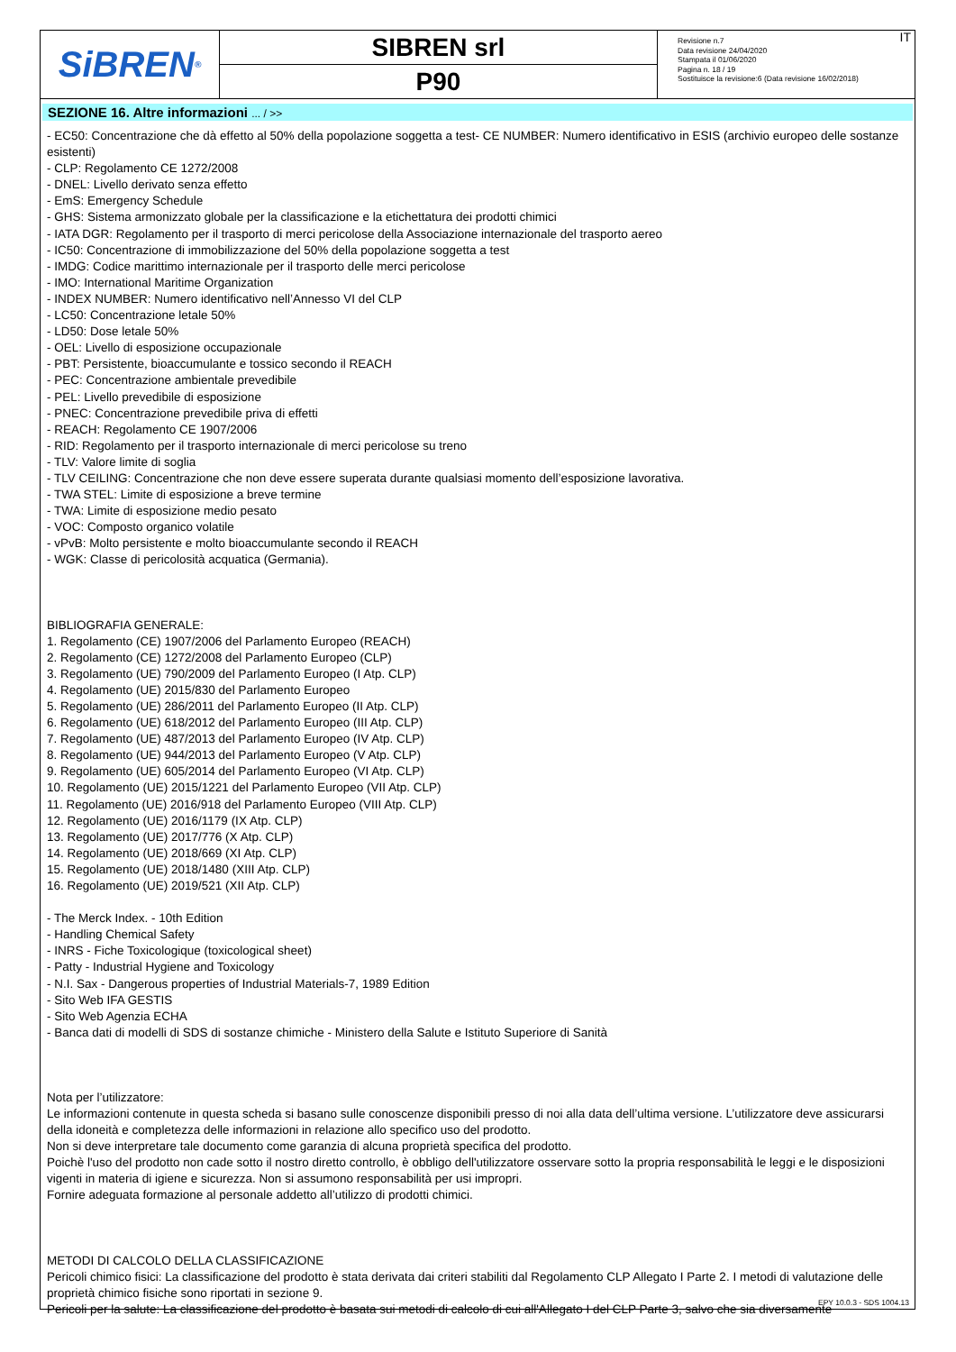SiBREN<sup>®</sup>
SIBREN srl
P90
Revisione n.7
Data revisione 24/04/2020
Stampata il 01/06/2020
Pagina n. 18 / 19
Sostituisce la revisione:6 (Data revisione 16/02/2018)
IT
SEZIONE 16. Altre informazioni ... / >>
- EC50: Concentrazione che dà effetto al 50% della popolazione soggetta a test- CE NUMBER: Numero identificativo in ESIS (archivio europeo delle sostanze esistenti)
- CLP: Regolamento CE 1272/2008
- DNEL: Livello derivato senza effetto
- EmS: Emergency Schedule
- GHS: Sistema armonizzato globale per la classificazione e la etichettatura dei prodotti chimici
- IATA DGR: Regolamento per il trasporto di merci pericolose della Associazione internazionale del trasporto aereo
- IC50: Concentrazione di immobilizzazione del 50% della popolazione soggetta a test
- IMDG: Codice marittimo internazionale per il trasporto delle merci pericolose
- IMO: International Maritime Organization
- INDEX NUMBER: Numero identificativo nell’Annesso VI del CLP
- LC50: Concentrazione letale 50%
- LD50: Dose letale 50%
- OEL: Livello di esposizione occupazionale
- PBT: Persistente, bioaccumulante e tossico secondo il REACH
- PEC: Concentrazione ambientale prevedibile
- PEL: Livello prevedibile di esposizione
- PNEC: Concentrazione prevedibile priva di effetti
- REACH: Regolamento CE 1907/2006
- RID: Regolamento per il trasporto internazionale di merci pericolose su treno
- TLV: Valore limite di soglia
- TLV CEILING: Concentrazione che non deve essere superata durante qualsiasi momento dell’esposizione lavorativa.
- TWA STEL: Limite di esposizione a breve termine
- TWA: Limite di esposizione medio pesato
- VOC: Composto organico volatile
- vPvB: Molto persistente e molto bioaccumulante secondo il REACH
- WGK: Classe di pericolosità acquatica (Germania).
BIBLIOGRAFIA GENERALE:
1. Regolamento (CE) 1907/2006 del Parlamento Europeo (REACH)
2. Regolamento (CE) 1272/2008 del Parlamento Europeo (CLP)
3. Regolamento (UE) 790/2009 del Parlamento Europeo (I Atp. CLP)
4. Regolamento (UE) 2015/830 del Parlamento Europeo
5. Regolamento (UE) 286/2011 del Parlamento Europeo (II Atp. CLP)
6. Regolamento (UE) 618/2012 del Parlamento Europeo (III Atp. CLP)
7. Regolamento (UE) 487/2013 del Parlamento Europeo (IV Atp. CLP)
8. Regolamento (UE) 944/2013 del Parlamento Europeo (V Atp. CLP)
9. Regolamento (UE) 605/2014 del Parlamento Europeo (VI Atp. CLP)
10. Regolamento (UE) 2015/1221 del Parlamento Europeo (VII Atp. CLP)
11. Regolamento (UE) 2016/918 del Parlamento Europeo (VIII Atp. CLP)
12. Regolamento (UE) 2016/1179 (IX Atp. CLP)
13. Regolamento (UE) 2017/776 (X Atp. CLP)
14. Regolamento (UE) 2018/669 (XI Atp. CLP)
15. Regolamento (UE) 2018/1480 (XIII Atp. CLP)
16. Regolamento (UE) 2019/521 (XII Atp. CLP)
- The Merck Index. - 10th Edition
- Handling Chemical Safety
- INRS - Fiche Toxicologique (toxicological sheet)
- Patty - Industrial Hygiene and Toxicology
- N.I. Sax - Dangerous properties of Industrial Materials-7, 1989 Edition
- Sito Web IFA GESTIS
- Sito Web Agenzia ECHA
- Banca dati di modelli di SDS di sostanze chimiche - Ministero della Salute e Istituto Superiore di Sanità
Nota per l’utilizzatore:
Le informazioni contenute in questa scheda si basano sulle conoscenze disponibili presso di noi alla data dell’ultima versione. L’utilizzatore deve assicurarsi della idoneità e completezza delle informazioni in relazione allo specifico uso del prodotto.
Non si deve interpretare tale documento come garanzia di alcuna proprietà specifica del prodotto.
Poichè l'uso del prodotto non cade sotto il nostro diretto controllo, è obbligo dell'utilizzatore osservare sotto la propria responsabilità le leggi e le disposizioni vigenti in materia di igiene e sicurezza. Non si assumono responsabilità per usi impropri.
Fornire adeguata formazione al personale addetto all’utilizzo di prodotti chimici.
METODI DI CALCOLO DELLA CLASSIFICAZIONE
Pericoli chimico fisici: La classificazione del prodotto è stata derivata dai criteri stabiliti dal Regolamento CLP Allegato I Parte 2. I metodi di valutazione delle proprietà chimico fisiche sono riportati in sezione 9.
Pericoli per la salute: La classificazione del prodotto è basata sui metodi di calcolo di cui all'Allegato I del CLP Parte 3, salvo che sia diversamente
EPY 10.0.3 - SDS 1004.13